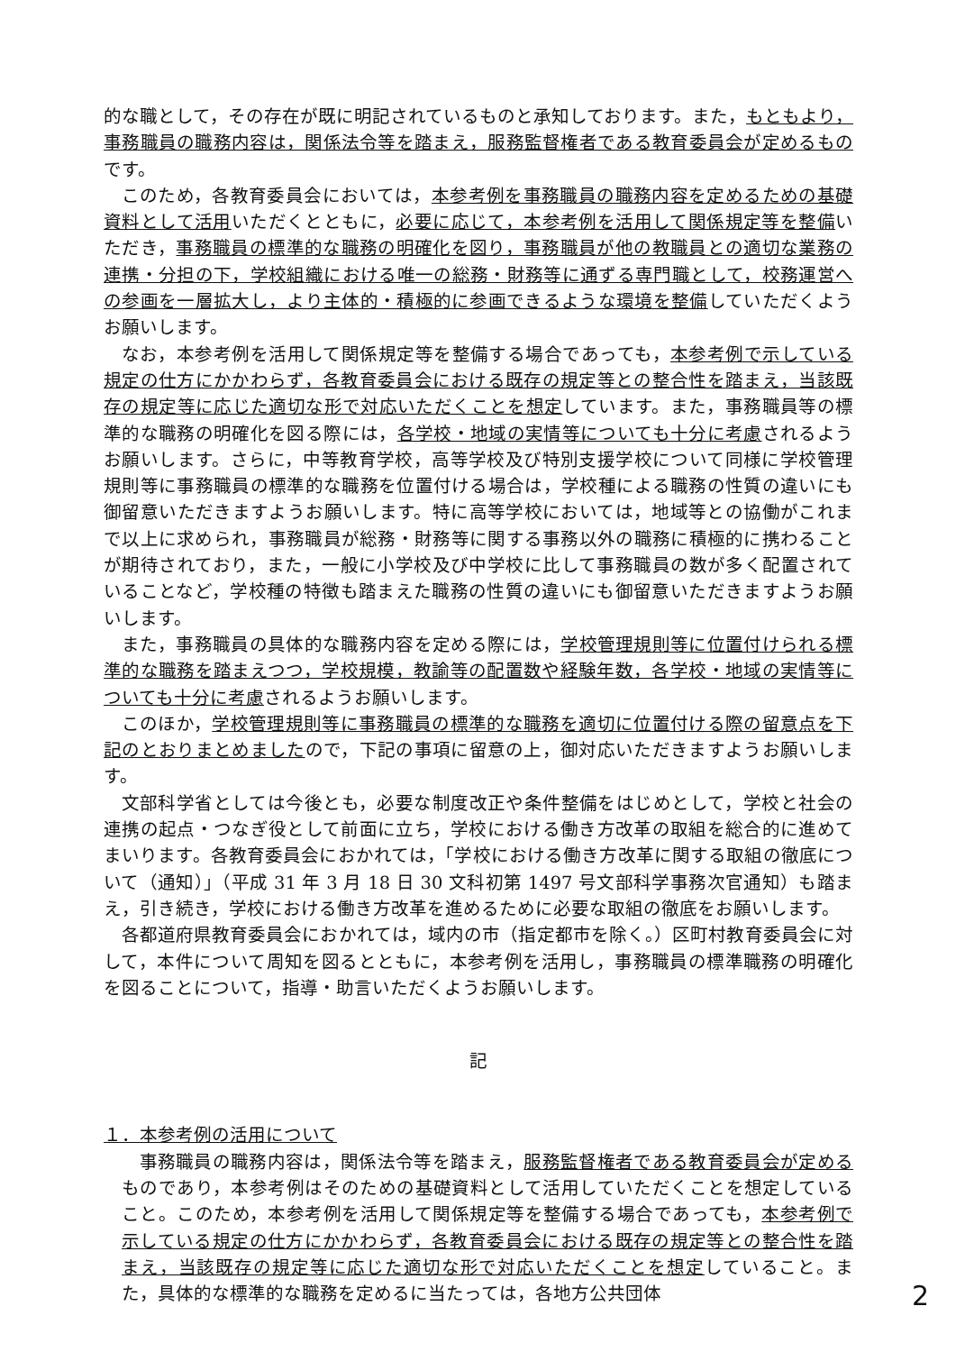的な職として，その存在が既に明記されているものと承知しております。また，もともより，事務職員の職務内容は，関係法令等を踏まえ，服務監督権者である教育委員会が定めるものです。
このため，各教育委員会においては，本参考例を事務職員の職務内容を定めるための基礎資料として活用いただくとともに，必要に応じて，本参考例を活用して関係規定等を整備いただき，事務職員の標準的な職務の明確化を図り，事務職員が他の教職員との適切な業務の連携・分担の下，学校組織における唯一の総務・財務等に通ずる専門職として，校務運営への参画を一層拡大し，より主体的・積極的に参画できるような環境を整備していただくようお願いします。
なお，本参考例を活用して関係規定等を整備する場合であっても，本参考例で示している規定の仕方にかかわらず，各教育委員会における既存の規定等との整合性を踏まえ，当該既存の規定等に応じた適切な形で対応いただくことを想定しています。また，事務職員等の標準的な職務の明確化を図る際には，各学校・地域の実情等についても十分に考慮されるようお願いします。さらに，中等教育学校，高等学校及び特別支援学校について同様に学校管理規則等に事務職員の標準的な職務を位置付ける場合は，学校種による職務の性質の違いにも御留意いただきますようお願いします。特に高等学校においては，地域等との協働がこれまで以上に求められ，事務職員が総務・財務等に関する事務以外の職務に積極的に携わることが期待されており，また，一般に小学校及び中学校に比して事務職員の数が多く配置されていることなど，学校種の特徴も踏まえた職務の性質の違いにも御留意いただきますようお願いします。
また，事務職員の具体的な職務内容を定める際には，学校管理規則等に位置付けられる標準的な職務を踏まえつつ，学校規模，教諭等の配置数や経験年数，各学校・地域の実情等についても十分に考慮されるようお願いします。
このほか，学校管理規則等に事務職員の標準的な職務を適切に位置付ける際の留意点を下記のとおりまとめましたので，下記の事項に留意の上，御対応いただきますようお願いします。
文部科学省としては今後とも，必要な制度改正や条件整備をはじめとして，学校と社会の連携の起点・つなぎ役として前面に立ち，学校における働き方改革の取組を総合的に進めてまいります。各教育委員会におかれては，「学校における働き方改革に関する取組の徹底について（通知）」（平成 31 年 3 月 18 日 30 文科初第 1497 号文部科学事務次官通知）も踏まえ，引き続き，学校における働き方改革を進めるために必要な取組の徹底をお願いします。
各都道府県教育委員会におかれては，域内の市（指定都市を除く。）区町村教育委員会に対して，本件について周知を図るとともに，本参考例を活用し，事務職員の標準職務の明確化を図ることについて，指導・助言いただくようお願いします。
記
１．本参考例の活用について
事務職員の職務内容は，関係法令等を踏まえ，服務監督権者である教育委員会が定めるものであり，本参考例はそのための基礎資料として活用していただくことを想定していること。このため，本参考例を活用して関係規定等を整備する場合であっても，本参考例で示している規定の仕方にかかわらず，各教育委員会における既存の規定等との整合性を踏まえ，当該既存の規定等に応じた適切な形で対応いただくことを想定していること。また，具体的な標準的な職務を定めるに当たっては，各地方公共団体
2